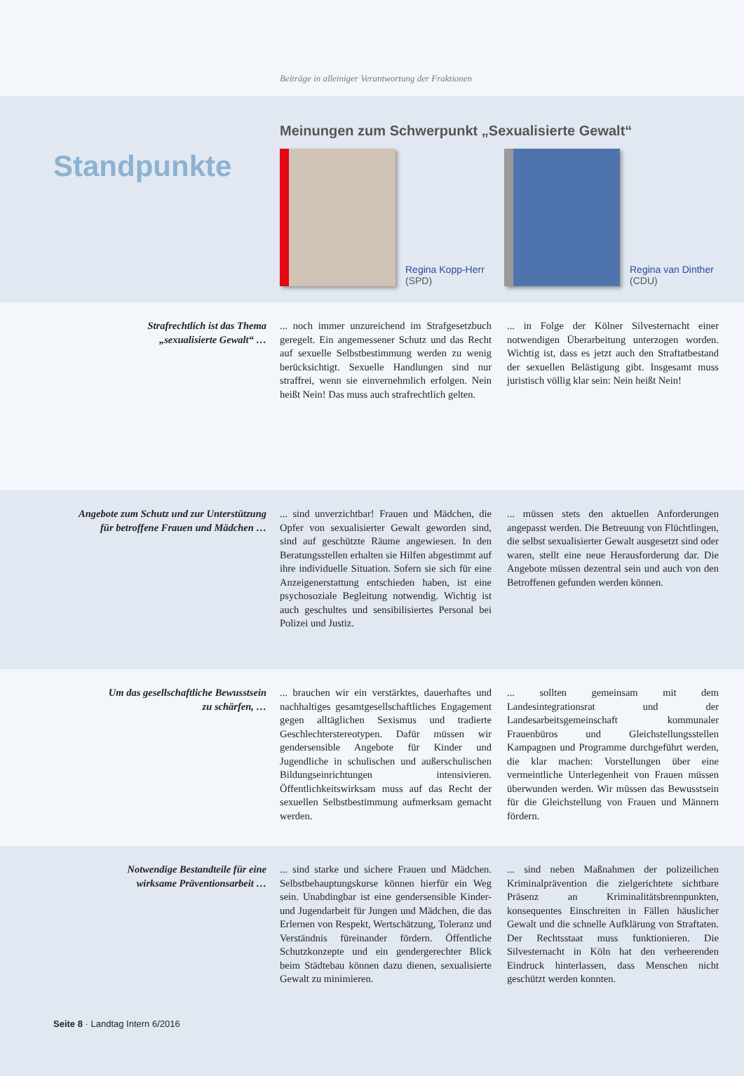Beiträge in alleiniger Verantwortung der Fraktionen
Standpunkte
Meinungen zum Schwerpunkt „Sexualisierte Gewalt“
Regina Kopp-Herr
(SPD)
Regina van Dinther
(CDU)
Strafrechtlich ist das Thema
„sexualisierte Gewalt“ …
... noch immer unzureichend im Strafgesetzbuch geregelt. Ein angemessener Schutz und das Recht auf sexuelle Selbstbestimmung werden zu wenig berücksichtigt. Sexuelle Handlungen sind nur straffrei, wenn sie einvernehmlich erfolgen. Nein heißt Nein! Das muss auch strafrechtlich gelten.
... in Folge der Kölner Silvesternacht einer notwendigen Überarbeitung unterzogen worden. Wichtig ist, dass es jetzt auch den Straftatbestand der sexuellen Belästigung gibt. Insgesamt muss juristisch völlig klar sein: Nein heißt Nein!
Angebote zum Schutz und zur Unterstützung
für betroffene Frauen und Mädchen …
... sind unverzichtbar! Frauen und Mädchen, die Opfer von sexualisierter Gewalt geworden sind, sind auf geschützte Räume angewiesen. In den Beratungsstellen erhalten sie Hilfen abgestimmt auf ihre individuelle Situation. Sofern sie sich für eine Anzeigenerstattung entschieden haben, ist eine psychosoziale Begleitung notwendig. Wichtig ist auch geschultes und sensibilisiertes Personal bei Polizei und Justiz.
... müssen stets den aktuellen Anforderungen angepasst werden. Die Betreuung von Flüchtlingen, die selbst sexualisierter Gewalt ausgesetzt sind oder waren, stellt eine neue Herausforderung dar. Die Angebote müssen dezentral sein und auch von den Betroffenen gefunden werden können.
Um das gesellschaftliche Bewusstsein
zu schärfen, …
... brauchen wir ein verstärktes, dauerhaftes und nachhaltiges gesamtgesellschaftliches Engagement gegen alltäglichen Sexismus und tradierte Geschlechterstereotypen. Dafür müssen wir gendersensible Angebote für Kinder und Jugendliche in schulischen und außerschulischen Bildungseinrichtungen intensivieren. Öffentlichkeitswirksam muss auf das Recht der sexuellen Selbstbestimmung aufmerksam gemacht werden.
... sollten gemeinsam mit dem Landesintegrationsrat und der Landesarbeitsgemeinschaft kommunaler Frauenbüros und Gleichstellungsstellen Kampagnen und Programme durchgeführt werden, die klar machen: Vorstellungen über eine vermeintliche Unterlegenheit von Frauen müssen überwunden werden. Wir müssen das Bewusstsein für die Gleichstellung von Frauen und Männern fördern.
Notwendige Bestandteile für eine
wirksame Präventionsarbeit …
... sind starke und sichere Frauen und Mädchen. Selbstbehauptungskurse können hierfür ein Weg sein. Unabdingbar ist eine gendersensible Kinder- und Jugendarbeit für Jungen und Mädchen, die das Erlernen von Respekt, Wertschätzung, Toleranz und Verständnis füreinander fördern. Öffentliche Schutzkonzepte und ein gendergerechter Blick beim Städtebau können dazu dienen, sexualisierte Gewalt zu minimieren.
... sind neben Maßnahmen der polizeilichen Kriminalprävention die zielgerichtete sichtbare Präsenz an Kriminalitätsbrennpunkten, konsequentes Einschreiten in Fällen häuslicher Gewalt und die schnelle Aufklärung von Straftaten. Der Rechtsstaat muss funktionieren. Die Silvesternacht in Köln hat den verheerenden Eindruck hinterlassen, dass Menschen nicht geschützt werden konnten.
Seite 8 · Landtag Intern 6/2016